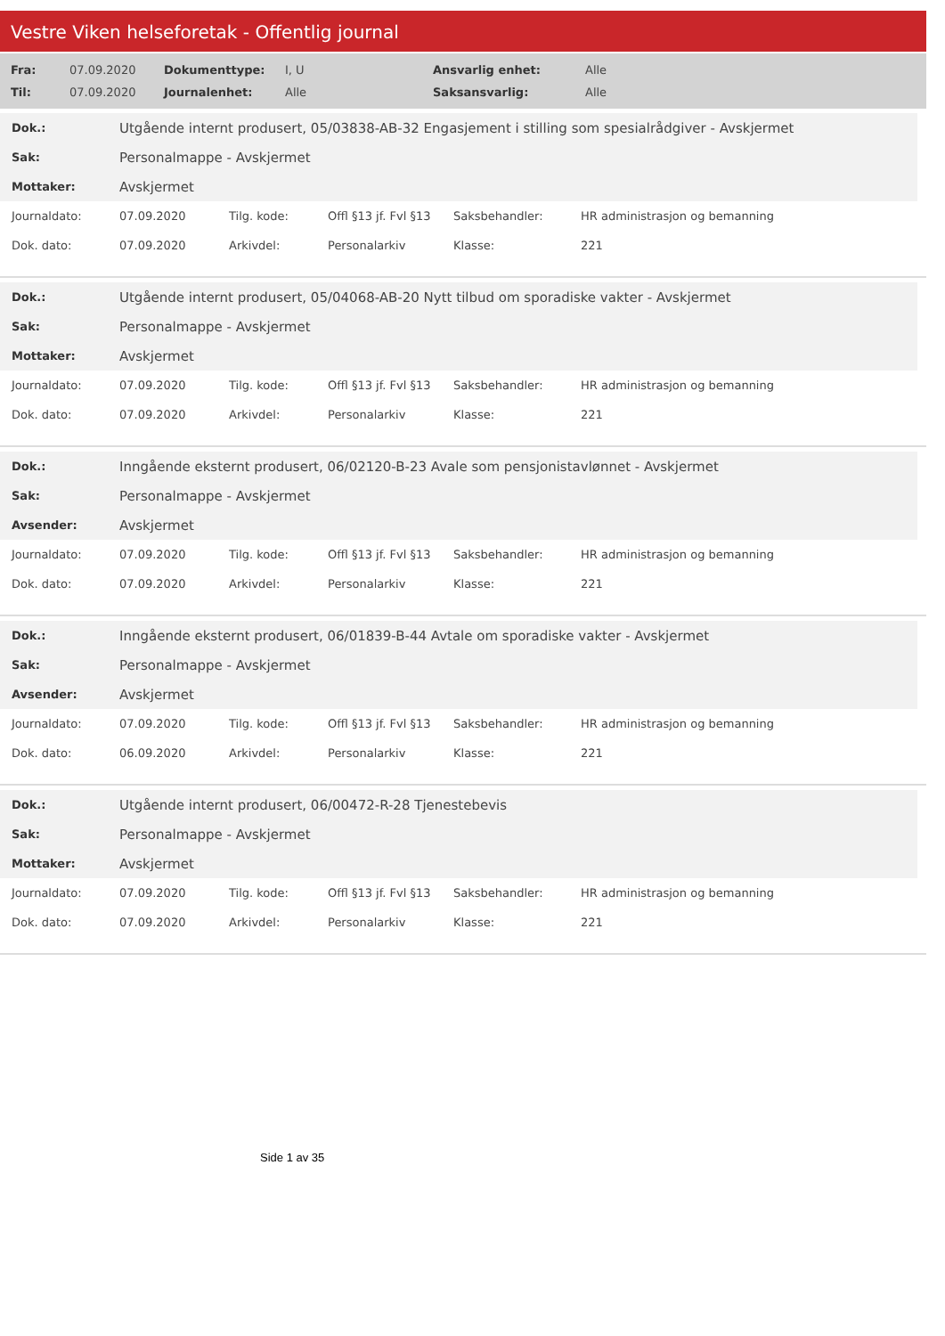Vestre Viken helseforetak - Offentlig journal
| Fra: | 07.09.2020 | Dokumenttype: | I, U | Ansvarlig enhet: | Alle |
| Til: | 07.09.2020 | Journalenhet: | Alle | Saksansvarlig: | Alle |
| Dok.: | Utgående internt produsert, 05/03838-AB-32 Engasjement i stilling som spesialrådgiver - Avskjermet |
| Sak: | Personalmappe - Avskjermet |
| Mottaker: | Avskjermet |
| Journaldato: | 07.09.2020 | Tilg. kode: | Offl §13 jf. Fvl §13 | Saksbehandler: | HR administrasjon og bemanning |
| Dok. dato: | 07.09.2020 | Arkivdel: | Personalarkiv | Klasse: | 221 |
| Dok.: | Utgående internt produsert, 05/04068-AB-20 Nytt tilbud om sporadiske vakter - Avskjermet |
| Sak: | Personalmappe - Avskjermet |
| Mottaker: | Avskjermet |
| Journaldato: | 07.09.2020 | Tilg. kode: | Offl §13 jf. Fvl §13 | Saksbehandler: | HR administrasjon og bemanning |
| Dok. dato: | 07.09.2020 | Arkivdel: | Personalarkiv | Klasse: | 221 |
| Dok.: | Inngående eksternt produsert, 06/02120-B-23 Avale som pensjonistavlønnet - Avskjermet |
| Sak: | Personalmappe - Avskjermet |
| Avsender: | Avskjermet |
| Journaldato: | 07.09.2020 | Tilg. kode: | Offl §13 jf. Fvl §13 | Saksbehandler: | HR administrasjon og bemanning |
| Dok. dato: | 07.09.2020 | Arkivdel: | Personalarkiv | Klasse: | 221 |
| Dok.: | Inngående eksternt produsert, 06/01839-B-44 Avtale om sporadiske vakter - Avskjermet |
| Sak: | Personalmappe - Avskjermet |
| Avsender: | Avskjermet |
| Journaldato: | 07.09.2020 | Tilg. kode: | Offl §13 jf. Fvl §13 | Saksbehandler: | HR administrasjon og bemanning |
| Dok. dato: | 06.09.2020 | Arkivdel: | Personalarkiv | Klasse: | 221 |
| Dok.: | Utgående internt produsert, 06/00472-R-28 Tjenestebevis |
| Sak: | Personalmappe - Avskjermet |
| Mottaker: | Avskjermet |
| Journaldato: | 07.09.2020 | Tilg. kode: | Offl §13 jf. Fvl §13 | Saksbehandler: | HR administrasjon og bemanning |
| Dok. dato: | 07.09.2020 | Arkivdel: | Personalarkiv | Klasse: | 221 |
Side 1 av 35